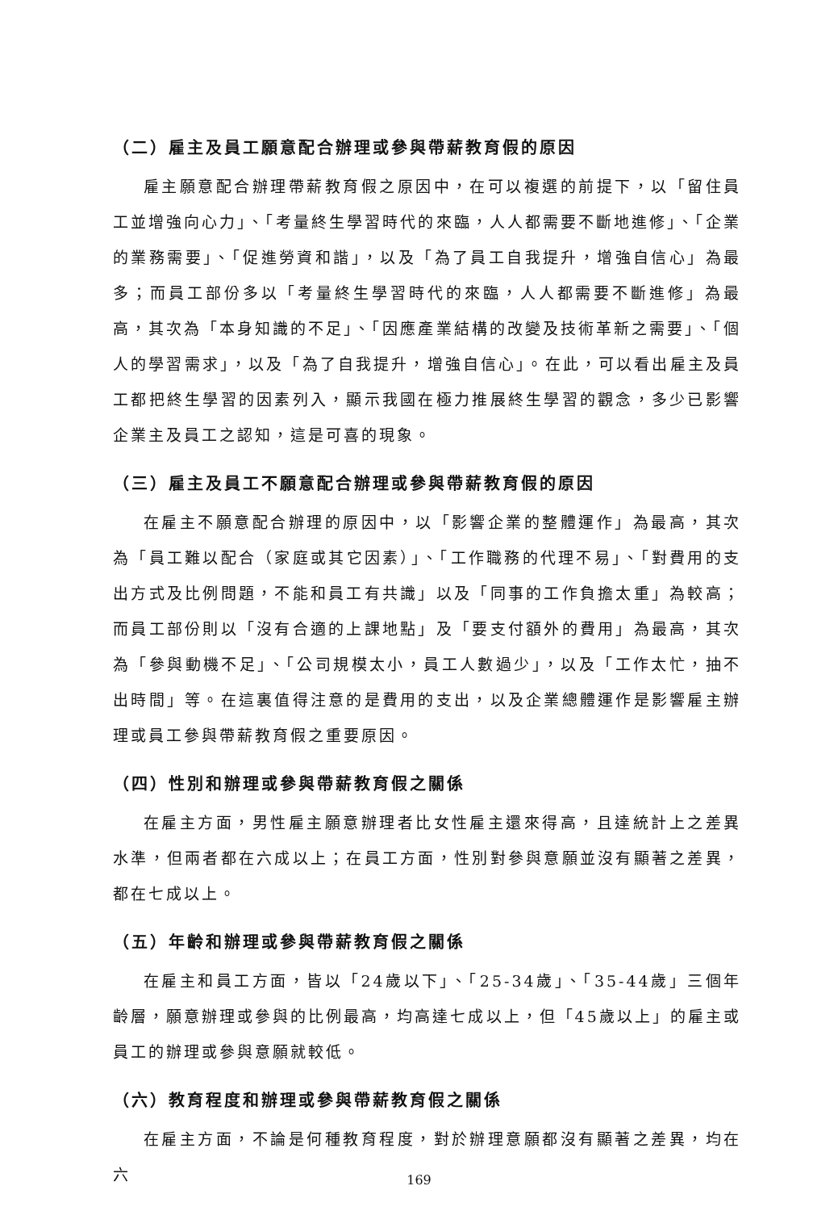（二）雇主及員工願意配合辦理或參與帶薪教育假的原因
雇主願意配合辦理帶薪教育假之原因中，在可以複選的前提下，以「留住員工並增強向心力」、「考量終生學習時代的來臨，人人都需要不斷地進修」、「企業的業務需要」、「促進勞資和諧」，以及「為了員工自我提升，增強自信心」為最多；而員工部份多以「考量終生學習時代的來臨，人人都需要不斷進修」為最高，其次為「本身知識的不足」、「因應產業結構的改變及技術革新之需要」、「個人的學習需求」，以及「為了自我提升，增強自信心」。在此，可以看出雇主及員工都把終生學習的因素列入，顯示我國在極力推展終生學習的觀念，多少已影響企業主及員工之認知，這是可喜的現象。
（三）雇主及員工不願意配合辦理或參與帶薪教育假的原因
在雇主不願意配合辦理的原因中，以「影響企業的整體運作」為最高，其次為「員工難以配合（家庭或其它因素）」、「工作職務的代理不易」、「對費用的支出方式及比例問題，不能和員工有共識」以及「同事的工作負擔太重」為較高；而員工部份則以「沒有合適的上課地點」及「要支付額外的費用」為最高，其次為「參與動機不足」、「公司規模太小，員工人數過少」，以及「工作太忙，抽不出時間」等。在這裏值得注意的是費用的支出，以及企業總體運作是影響雇主辦理或員工參與帶薪教育假之重要原因。
（四）性別和辦理或參與帶薪教育假之關係
在雇主方面，男性雇主願意辦理者比女性雇主還來得高，且達統計上之差異水準，但兩者都在六成以上；在員工方面，性別對參與意願並沒有顯著之差異，都在七成以上。
（五）年齡和辦理或參與帶薪教育假之關係
在雇主和員工方面，皆以「24歲以下」、「25-34歲」、「35-44歲」三個年齡層，願意辦理或參與的比例最高，均高達七成以上，但「45歲以上」的雇主或員工的辦理或參與意願就較低。
（六）教育程度和辦理或參與帶薪教育假之關係
在雇主方面，不論是何種教育程度，對於辦理意願都沒有顯著之差異，均在六
169